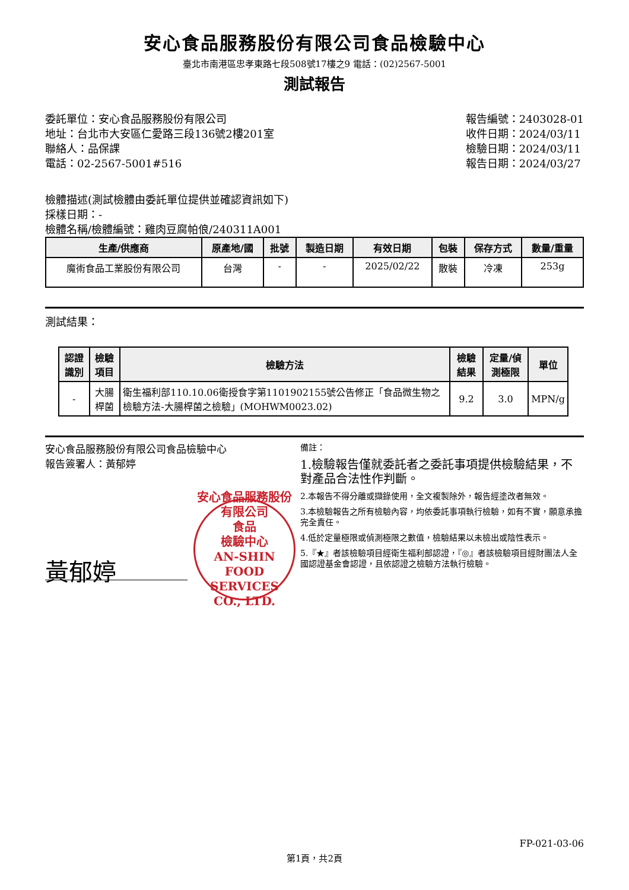安心食品服務股份有限公司食品檢驗中心
臺北市南港區忠孝東路七段508號17樓之9 電話：(02)2567-5001
測試報告
委託單位：安心食品服務股份有限公司
地址：台北市大安區仁愛路三段136號2樓201室
聯絡人：品保課
電話：02-2567-5001#516
報告編號：2403028-01
收件日期：2024/03/11
檢驗日期：2024/03/11
報告日期：2024/03/27
檢體描述(測試檢體由委託單位提供並確認資訊如下)
採樣日期：-
檢體名稱/檢體編號：雞肉豆腐帕俍/240311A001
| 生產/供應商 | 原產地/國 | 批號 | 製造日期 | 有效日期 | 包裝 | 保存方式 | 數量/重量 |
| --- | --- | --- | --- | --- | --- | --- | --- |
| 魔術食品工業股份有限公司 | 台灣 | - | - | 2025/02/22 | 散裝 | 冷凍 | 253g |
測試結果：
| 認證識別 | 檢驗項目 | 檢驗方法 | 檢驗結果 | 定量/偵測極限 | 單位 |
| --- | --- | --- | --- | --- | --- |
| - | 大腸桿菌 | 衛生福利部110.10.06衛授食字第1101902155號公告修正「食品微生物之檢驗方法-大腸桿菌之檢驗」(MOHWM0023.02) | 9.2 | 3.0 | MPN/g |
安心食品服務股份有限公司食品檢驗中心
報告簽署人：黃郁婷
安心食品服務股份有限公司
食品
檢驗中心
AN-SHIN FOOD SERVICES CO., LTD.
黃郁婷
備註：
1.檢驗報告僅就委託者之委託事項提供檢驗結果，不對產品合法性作判斷。
2.本報告不得分離或擷錄使用，全文複製除外，報告經塗改者無效。
3.本檢驗報告之所有檢驗內容，均依委託事項執行檢驗，如有不實，願意承擔完全責任。
4.低於定量極限或偵測極限之數值，檢驗結果以未檢出或陰性表示。
5.『★』者該檢驗項目經衛生福利部認證，『◎』者該檢驗項目經財團法人全國認證基金會認證，且依認證之檢驗方法執行檢驗。
FP-021-03-06
第1頁，共2頁